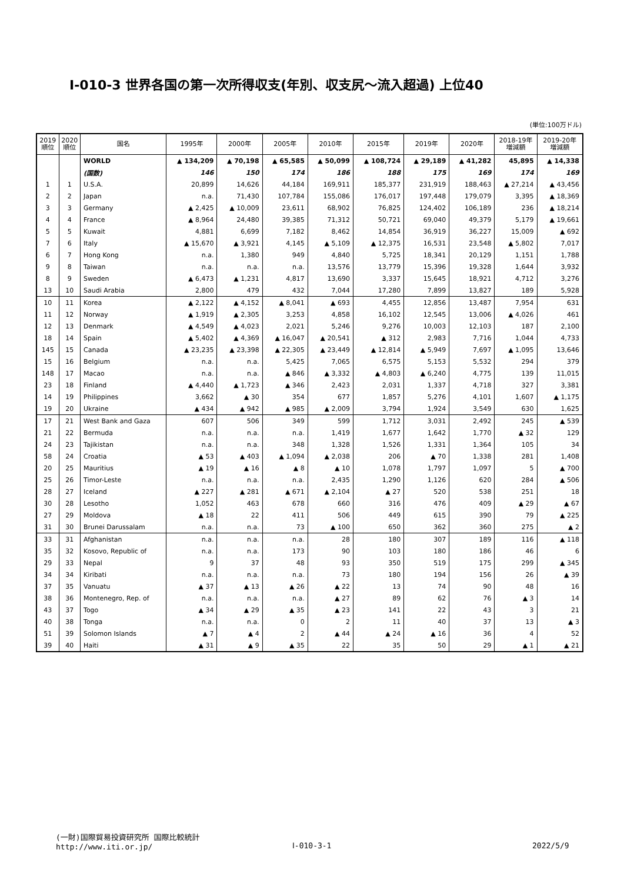Ⅰ-010-3 世界各国の第一次所得収支(年別、収支尻～流入超過) 上位40
(単位:100万ドル)
| 2019 順位 | 2020 順位 | 国名 | 1995年 | 2000年 | 2005年 | 2010年 | 2015年 | 2019年 | 2020年 | 2018-19年 増減額 | 2019-20年 増減額 |
| --- | --- | --- | --- | --- | --- | --- | --- | --- | --- | --- | --- |
| | | WORLD | ▲ 134,209 | ▲ 70,198 | ▲ 65,585 | ▲ 50,099 | ▲ 108,724 | ▲ 29,189 | ▲ 41,282 | 45,895 | ▲ 14,338 |
| | | (国数) | 146 | 150 | 174 | 186 | 188 | 175 | 169 | 174 | 169 |
| 1 | 1 | U.S.A. | 20,899 | 14,626 | 44,184 | 169,911 | 185,377 | 231,919 | 188,463 | ▲ 27,214 | ▲ 43,456 |
| 2 | 2 | Japan | n.a. | 71,430 | 107,784 | 155,086 | 176,017 | 197,448 | 179,079 | 3,395 | ▲ 18,369 |
| 3 | 3 | Germany | ▲ 2,425 | ▲ 10,009 | 23,611 | 68,902 | 76,825 | 124,402 | 106,189 | 236 | ▲ 18,214 |
| 4 | 4 | France | ▲ 8,964 | 24,480 | 39,385 | 71,312 | 50,721 | 69,040 | 49,379 | 5,179 | ▲ 19,661 |
| 5 | 5 | Kuwait | 4,881 | 6,699 | 7,182 | 8,462 | 14,854 | 36,919 | 36,227 | 15,009 | ▲ 692 |
| 7 | 6 | Italy | ▲ 15,670 | ▲ 3,921 | 4,145 | ▲ 5,109 | ▲ 12,375 | 16,531 | 23,548 | ▲ 5,802 | 7,017 |
| 6 | 7 | Hong Kong | n.a. | 1,380 | 949 | 4,840 | 5,725 | 18,341 | 20,129 | 1,151 | 1,788 |
| 9 | 8 | Taiwan | n.a. | n.a. | n.a. | 13,576 | 13,779 | 15,396 | 19,328 | 1,644 | 3,932 |
| 8 | 9 | Sweden | ▲ 6,473 | ▲ 1,231 | 4,817 | 13,690 | 3,337 | 15,645 | 18,921 | 4,712 | 3,276 |
| 13 | 10 | Saudi Arabia | 2,800 | 479 | 432 | 7,044 | 17,280 | 7,899 | 13,827 | 189 | 5,928 |
| 10 | 11 | Korea | ▲ 2,122 | ▲ 4,152 | ▲ 8,041 | ▲ 693 | 4,455 | 12,856 | 13,487 | 7,954 | 631 |
| 11 | 12 | Norway | ▲ 1,919 | ▲ 2,305 | 3,253 | 4,858 | 16,102 | 12,545 | 13,006 | ▲ 4,026 | 461 |
| 12 | 13 | Denmark | ▲ 4,549 | ▲ 4,023 | 2,021 | 5,246 | 9,276 | 10,003 | 12,103 | 187 | 2,100 |
| 18 | 14 | Spain | ▲ 5,402 | ▲ 4,369 | ▲ 16,047 | ▲ 20,541 | ▲ 312 | 2,983 | 7,716 | 1,044 | 4,733 |
| 145 | 15 | Canada | ▲ 23,235 | ▲ 23,398 | ▲ 22,305 | ▲ 23,449 | ▲ 12,814 | ▲ 5,949 | 7,697 | ▲ 1,095 | 13,646 |
| 15 | 16 | Belgium | n.a. | n.a. | 5,425 | 7,065 | 6,575 | 5,153 | 5,532 | 294 | 379 |
| 148 | 17 | Macao | n.a. | n.a. | ▲ 846 | ▲ 3,332 | ▲ 4,803 | ▲ 6,240 | 4,775 | 139 | 11,015 |
| 23 | 18 | Finland | ▲ 4,440 | ▲ 1,723 | ▲ 346 | 2,423 | 2,031 | 1,337 | 4,718 | 327 | 3,381 |
| 14 | 19 | Philippines | 3,662 | ▲ 30 | 354 | 677 | 1,857 | 5,276 | 4,101 | 1,607 | ▲ 1,175 |
| 19 | 20 | Ukraine | ▲ 434 | ▲ 942 | ▲ 985 | ▲ 2,009 | 3,794 | 1,924 | 3,549 | 630 | 1,625 |
| 17 | 21 | West Bank and Gaza | 607 | 506 | 349 | 599 | 1,712 | 3,031 | 2,492 | 245 | ▲ 539 |
| 21 | 22 | Bermuda | n.a. | n.a. | n.a. | 1,419 | 1,677 | 1,642 | 1,770 | ▲ 32 | 129 |
| 24 | 23 | Tajikistan | n.a. | n.a. | 348 | 1,328 | 1,526 | 1,331 | 1,364 | 105 | 34 |
| 58 | 24 | Croatia | ▲ 53 | ▲ 403 | ▲ 1,094 | ▲ 2,038 | 206 | ▲ 70 | 1,338 | 281 | 1,408 |
| 20 | 25 | Mauritius | ▲ 19 | ▲ 16 | ▲ 8 | ▲ 10 | 1,078 | 1,797 | 1,097 | 5 | ▲ 700 |
| 25 | 26 | Timor-Leste | n.a. | n.a. | n.a. | 2,435 | 1,290 | 1,126 | 620 | 284 | ▲ 506 |
| 28 | 27 | Iceland | ▲ 227 | ▲ 281 | ▲ 671 | ▲ 2,104 | ▲ 27 | 520 | 538 | 251 | 18 |
| 30 | 28 | Lesotho | 1,052 | 463 | 678 | 660 | 316 | 476 | 409 | ▲ 29 | ▲ 67 |
| 27 | 29 | Moldova | ▲ 18 | 22 | 411 | 506 | 449 | 615 | 390 | 79 | ▲ 225 |
| 31 | 30 | Brunei Darussalam | n.a. | n.a. | 73 | ▲ 100 | 650 | 362 | 360 | 275 | ▲ 2 |
| 33 | 31 | Afghanistan | n.a. | n.a. | n.a. | 28 | 180 | 307 | 189 | 116 | ▲ 118 |
| 35 | 32 | Kosovo, Republic of | n.a. | n.a. | 173 | 90 | 103 | 180 | 186 | 46 | 6 |
| 29 | 33 | Nepal | 9 | 37 | 48 | 93 | 350 | 519 | 175 | 299 | ▲ 345 |
| 34 | 34 | Kiribati | n.a. | n.a. | n.a. | 73 | 180 | 194 | 156 | 26 | ▲ 39 |
| 37 | 35 | Vanuatu | ▲ 37 | ▲ 13 | ▲ 26 | ▲ 22 | 13 | 74 | 90 | 48 | 16 |
| 38 | 36 | Montenegro, Rep. of | n.a. | n.a. | n.a. | ▲ 27 | 89 | 62 | 76 | ▲ 3 | 14 |
| 43 | 37 | Togo | ▲ 34 | ▲ 29 | ▲ 35 | ▲ 23 | 141 | 22 | 43 | 3 | 21 |
| 40 | 38 | Tonga | n.a. | n.a. | 0 | 2 | 11 | 40 | 37 | 13 | ▲ 3 |
| 51 | 39 | Solomon Islands | ▲ 7 | ▲ 4 | 2 | ▲ 44 | ▲ 24 | ▲ 16 | 36 | 4 | 52 |
| 39 | 40 | Haiti | ▲ 31 | ▲ 9 | ▲ 35 | 22 | 35 | 50 | 29 | ▲ 1 | ▲ 21 |
(一財)国際貿易投資研究所 国際比較統計
http://www.iti.or.jp/
Ⅰ-010-3-1 2022/5/9